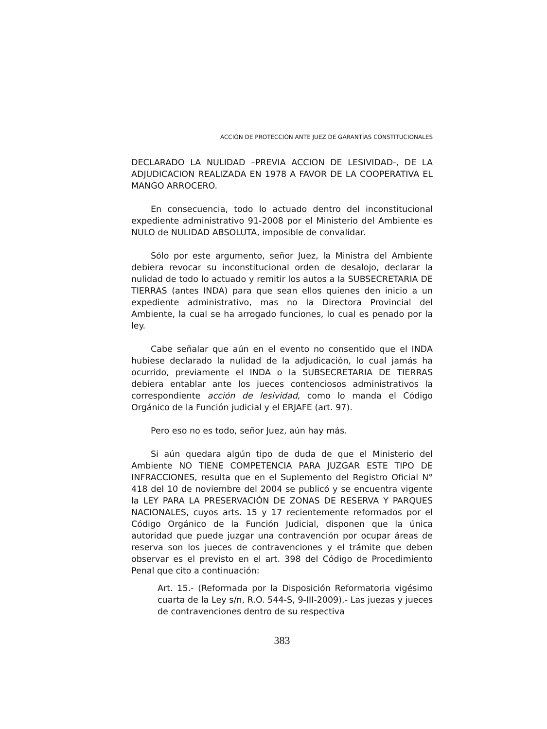ACCIÓN DE PROTECCIÓN ANTE JUEZ DE GARANTÍAS CONSTITUCIONALES
DECLARADO LA NULIDAD –PREVIA ACCION DE LESIVIDAD-, DE LA ADJUDICACION REALIZADA EN 1978 A FAVOR DE LA COOPERATIVA EL MANGO ARROCERO.
En consecuencia, todo lo actuado dentro del inconstitucional expediente administrativo 91-2008 por el Ministerio del Ambiente es NULO de NULIDAD ABSOLUTA, imposible de convalidar.
Sólo por este argumento, señor Juez, la Ministra del Ambiente debiera revocar su inconstitucional orden de desalojo, declarar la nulidad de todo lo actuado y remitir los autos a la SUBSECRETARIA DE TIERRAS (antes INDA) para que sean ellos quienes den inicio a un expediente administrativo, mas no la Directora Provincial del Ambiente, la cual se ha arrogado funciones, lo cual es penado por la ley.
Cabe señalar que aún en el evento no consentido que el INDA hubiese declarado la nulidad de la adjudicación, lo cual jamás ha ocurrido, previamente el INDA o la SUBSECRETARIA DE TIERRAS debiera entablar ante los jueces contenciosos administrativos la correspondiente acción de lesividad, como lo manda el Código Orgánico de la Función judicial y el ERJAFE (art. 97).
Pero eso no es todo, señor Juez, aún hay más.
Si aún quedara algún tipo de duda de que el Ministerio del Ambiente NO TIENE COMPETENCIA PARA JUZGAR ESTE TIPO DE INFRACCIONES, resulta que en el Suplemento del Registro Oficial N° 418 del 10 de noviembre del 2004 se publicó y se encuentra vigente la LEY PARA LA PRESERVACIÓN DE ZONAS DE RESERVA Y PARQUES NACIONALES, cuyos arts. 15 y 17 recientemente reformados por el Código Orgánico de la Función Judicial, disponen que la única autoridad que puede juzgar una contravención por ocupar áreas de reserva son los jueces de contravenciones y el trámite que deben observar es el previsto en el art. 398 del Código de Procedimiento Penal que cito a continuación:
Art. 15.- (Reformada por la Disposición Reformatoria vigésimo cuarta de la Ley s/n, R.O. 544-S, 9-III-2009).- Las juezas y jueces de contravenciones dentro de su respectiva
383